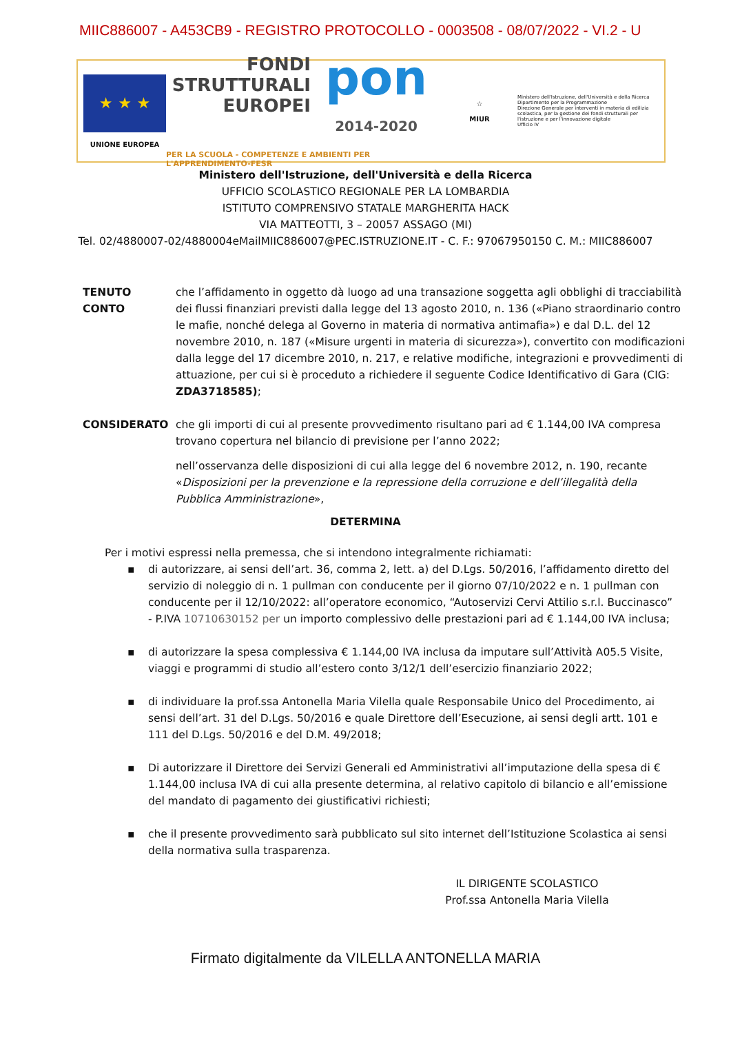MIIC886007 - A453CB9 - REGISTRO PROTOCOLLO - 0003508 - 08/07/2022 - VI.2 - U
★ ★ ★
UNIONE EUROPEA
FONDI
STRUTTURALI
EUROPEI
pon
2014-2020
PER LA SCUOLA - COMPETENZE E AMBIENTI PER L'APPRENDIMENTO-FESR
☆
MIUR
Ministero dell'Istruzione, dell'Università e della Ricerca
Dipartimento per la Programmazione
Direzione Generale per interventi in materia di edilizia scolastica, per la gestione dei fondi strutturali per l'istruzione e per l'innovazione digitale
Ufficio IV
Ministero dell'Istruzione, dell'Università e della Ricerca
UFFICIO SCOLASTICO REGIONALE PER LA LOMBARDIA
ISTITUTO COMPRENSIVO STATALE MARGHERITA HACK
VIA MATTEOTTI, 3 – 20057 ASSAGO (MI)
Tel. 02/4880007-02/4880004eMailMIIC886007@PEC.ISTRUZIONE.IT - C. F.: 97067950150 C. M.: MIIC886007
TENUTO CONTO che l’affidamento in oggetto dà luogo ad una transazione soggetta agli obblighi di tracciabilità dei flussi finanziari previsti dalla legge del 13 agosto 2010, n. 136 («Piano straordinario contro le mafie, nonché delega al Governo in materia di normativa antimafia») e dal D.L. del 12 novembre 2010, n. 187 («Misure urgenti in materia di sicurezza»), convertito con modificazioni dalla legge del 17 dicembre 2010, n. 217, e relative modifiche, integrazioni e provvedimenti di attuazione, per cui si è proceduto a richiedere il seguente Codice Identificativo di Gara (CIG: ZDA3718585);
CONSIDERATO che gli importi di cui al presente provvedimento risultano pari ad € 1.144,00 IVA compresa trovano copertura nel bilancio di previsione per l’anno 2022;
nell’osservanza delle disposizioni di cui alla legge del 6 novembre 2012, n. 190, recante «Disposizioni per la prevenzione e la repressione della corruzione e dell’illegalità della Pubblica Amministrazione»,
DETERMINA
Per i motivi espressi nella premessa, che si intendono integralmente richiamati:
▪ di autorizzare, ai sensi dell’art. 36, comma 2, lett. a) del D.Lgs. 50/2016, l’affidamento diretto del servizio di noleggio di n. 1 pullman con conducente per il giorno 07/10/2022 e n. 1 pullman con conducente per il 12/10/2022: all’operatore economico, “Autoservizi Cervi Attilio s.r.l. Buccinasco” - P.IVA 10710630152 per un importo complessivo delle prestazioni pari ad € 1.144,00 IVA inclusa;
▪ di autorizzare la spesa complessiva € 1.144,00 IVA inclusa da imputare sull’Attività A05.5 Visite, viaggi e programmi di studio all’estero conto 3/12/1 dell’esercizio finanziario 2022;
▪ di individuare la prof.ssa Antonella Maria Vilella quale Responsabile Unico del Procedimento, ai sensi dell’art. 31 del D.Lgs. 50/2016 e quale Direttore dell’Esecuzione, ai sensi degli artt. 101 e 111 del D.Lgs. 50/2016 e del D.M. 49/2018;
▪ Di autorizzare il Direttore dei Servizi Generali ed Amministrativi all’imputazione della spesa di € 1.144,00 inclusa IVA di cui alla presente determina, al relativo capitolo di bilancio e all’emissione del mandato di pagamento dei giustificativi richiesti;
▪ che il presente provvedimento sarà pubblicato sul sito internet dell’Istituzione Scolastica ai sensi della normativa sulla trasparenza.
IL DIRIGENTE SCOLASTICO
Prof.ssa Antonella Maria Vilella
Firmato digitalmente da VILELLA ANTONELLA MARIA